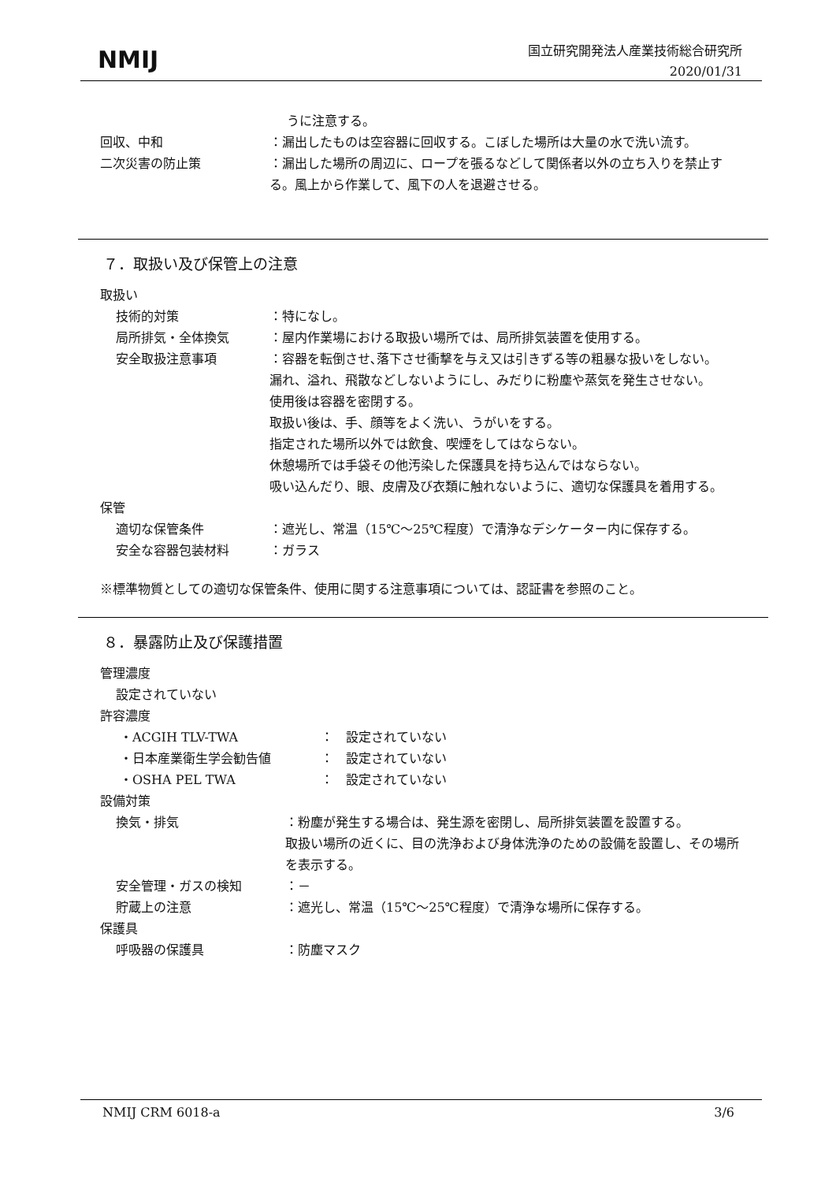NMIJ
国立研究開発法人産業技術総合研究所
2020/01/31
うに注意する。
回収、中和 ：漏出したものは空容器に回収する。こぼした場所は大量の水で洗い流す。
二次災害の防止策 ：漏出した場所の周辺に、ロープを張るなどして関係者以外の立ち入りを禁止する。風上から作業して、風下の人を退避させる。
７．取扱い及び保管上の注意
取扱い
技術的対策 ：特になし。
局所排気・全体換気 ：屋内作業場における取扱い場所では、局所排気装置を使用する。
安全取扱注意事項 ：容器を転倒させ､落下させ衝撃を与え又は引きずる等の粗暴な扱いをしない。
漏れ、溢れ、飛散などしないようにし、みだりに粉塵や蒸気を発生させない。
使用後は容器を密閉する。
取扱い後は、手、顔等をよく洗い、うがいをする。
指定された場所以外では飲食、喫煙をしてはならない。
休憩場所では手袋その他汚染した保護具を持ち込んではならない。
吸い込んだり、眼、皮膚及び衣類に触れないように、適切な保護具を着用する。
保管
適切な保管条件 ：遮光し、常温（15℃～25℃程度）で清浄なデシケーター内に保存する。
安全な容器包装材料 ：ガラス
※標準物質としての適切な保管条件、使用に関する注意事項については、認証書を参照のこと。
８．暴露防止及び保護措置
管理濃度
設定されていない
許容濃度
・ACGIH TLV-TWA ：　設定されていない
・日本産業衛生学会勧告値 ：　設定されていない
・OSHA PEL TWA ：　設定されていない
設備対策
換気・排気 ：粉塵が発生する場合は、発生源を密閉し、局所排気装置を設置する。
取扱い場所の近くに、目の洗浄および身体洗浄のための設備を設置し、その場所を表示する。
安全管理・ガスの検知 ：－
貯蔵上の注意 ：遮光し、常温（15℃～25℃程度）で清浄な場所に保存する。
保護具
呼吸器の保護具 ：防塵マスク
NMIJ CRM 6018-a 3/6